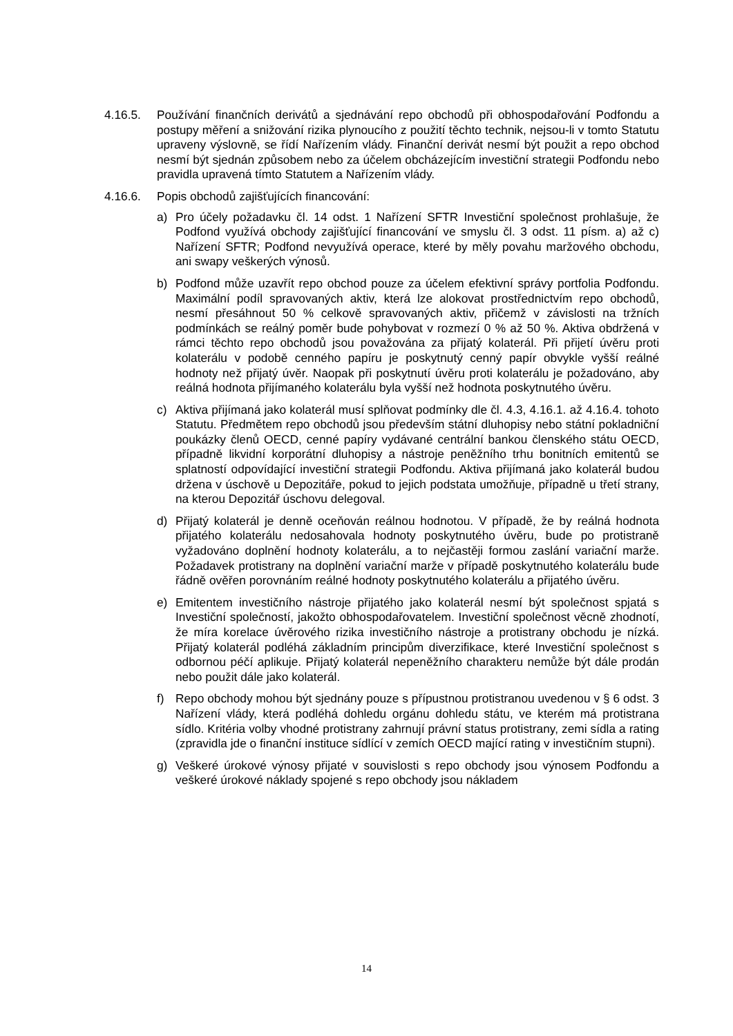4.16.5. Používání finančních derivátů a sjednávání repo obchodů při obhospodařování Podfondu a postupy měření a snižování rizika plynoucího z použití těchto technik, nejsou-li v tomto Statutu upraveny výslovně, se řídí Nařízením vlády. Finanční derivát nesmí být použit a repo obchod nesmí být sjednán způsobem nebo za účelem obcházejícím investiční strategii Podfondu nebo pravidla upravená tímto Statutem a Nařízením vlády.
4.16.6. Popis obchodů zajišťujících financování:
a) Pro účely požadavku čl. 14 odst. 1 Nařízení SFTR Investiční společnost prohlašuje, že Podfond využívá obchody zajišťující financování ve smyslu čl. 3 odst. 11 písm. a) až c) Nařízení SFTR; Podfond nevyužívá operace, které by měly povahu maržového obchodu, ani swapy veškerých výnosů.
b) Podfond může uzavřít repo obchod pouze za účelem efektivní správy portfolia Podfondu. Maximální podíl spravovaných aktiv, která lze alokovat prostřednictvím repo obchodů, nesmí přesáhnout 50 % celkově spravovaných aktiv, přičemž v závislosti na tržních podmínkách se reálný poměr bude pohybovat v rozmezí 0 % až 50 %. Aktiva obdržená v rámci těchto repo obchodů jsou považována za přijatý kolaterál. Při přijetí úvěru proti kolaterálu v podobě cenného papíru je poskytnutý cenný papír obvykle vyšší reálné hodnoty než přijatý úvěr. Naopak při poskytnutí úvěru proti kolaterálu je požadováno, aby reálná hodnota přijímaného kolaterálu byla vyšší než hodnota poskytnutého úvěru.
c) Aktiva přijímaná jako kolaterál musí splňovat podmínky dle čl. 4.3, 4.16.1. až 4.16.4. tohoto Statutu. Předmětem repo obchodů jsou především státní dluhopisy nebo státní pokladniční poukázky členů OECD, cenné papíry vydávané centrální bankou členského státu OECD, případně likvidní korporátní dluhopisy a nástroje peněžního trhu bonitních emitentů se splatností odpovídající investiční strategii Podfondu. Aktiva přijímaná jako kolaterál budou držena v úschově u Depozitáře, pokud to jejich podstata umožňuje, případně u třetí strany, na kterou Depozitář úschovu delegoval.
d) Přijatý kolaterál je denně oceňován reálnou hodnotou. V případě, že by reálná hodnota přijatého kolaterálu nedosahovala hodnoty poskytnutého úvěru, bude po protistraně vyžadováno doplnění hodnoty kolaterálu, a to nejčastěji formou zaslání variační marže. Požadavek protistrany na doplnění variační marže v případě poskytnutého kolaterálu bude řádně ověřen porovnáním reálné hodnoty poskytnutého kolaterálu a přijatého úvěru.
e) Emitentem investičního nástroje přijatého jako kolaterál nesmí být společnost spjatá s Investiční společností, jakožto obhospodařovatelem. Investiční společnost věcně zhodnotí, že míra korelace úvěrového rizika investičního nástroje a protistrany obchodu je nízká. Přijatý kolaterál podléhá základním principům diverzifikace, které Investiční společnost s odbornou péčí aplikuje. Přijatý kolaterál nepeněžního charakteru nemůže být dále prodán nebo použit dále jako kolaterál.
f) Repo obchody mohou být sjednány pouze s přípustnou protistranou uvedenou v § 6 odst. 3 Nařízení vlády, která podléhá dohledu orgánu dohledu státu, ve kterém má protistrana sídlo. Kritéria volby vhodné protistrany zahrnují právní status protistrany, zemi sídla a rating (zpravidla jde o finanční instituce sídlící v zemích OECD mající rating v investičním stupni).
g) Veškeré úrokové výnosy přijaté v souvislosti s repo obchody jsou výnosem Podfondu a veškeré úrokové náklady spojené s repo obchody jsou nákladem
14